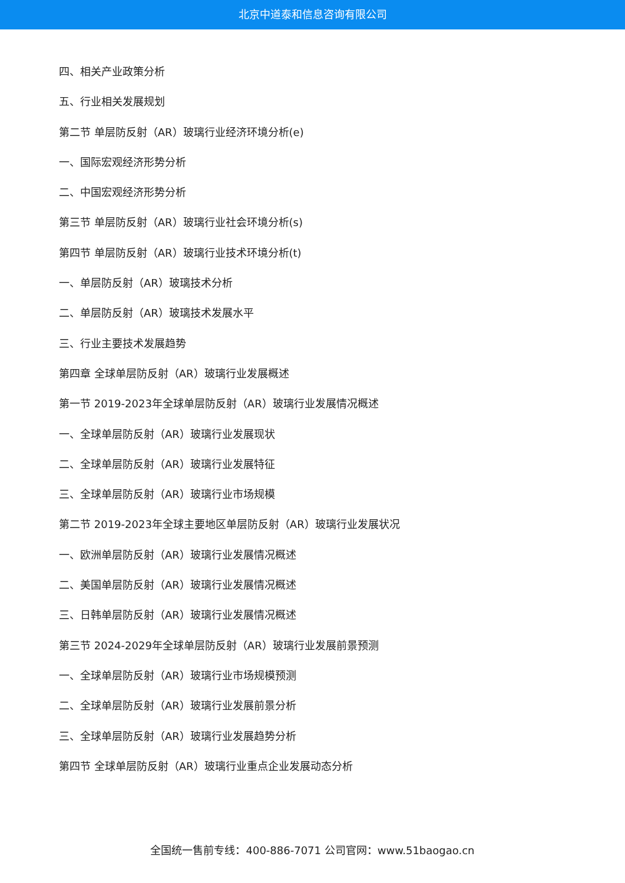北京中道泰和信息咨询有限公司
四、相关产业政策分析
五、行业相关发展规划
第二节 单层防反射（AR）玻璃行业经济环境分析(e)
一、国际宏观经济形势分析
二、中国宏观经济形势分析
第三节 单层防反射（AR）玻璃行业社会环境分析(s)
第四节 单层防反射（AR）玻璃行业技术环境分析(t)
一、单层防反射（AR）玻璃技术分析
二、单层防反射（AR）玻璃技术发展水平
三、行业主要技术发展趋势
第四章 全球单层防反射（AR）玻璃行业发展概述
第一节 2019-2023年全球单层防反射（AR）玻璃行业发展情况概述
一、全球单层防反射（AR）玻璃行业发展现状
二、全球单层防反射（AR）玻璃行业发展特征
三、全球单层防反射（AR）玻璃行业市场规模
第二节 2019-2023年全球主要地区单层防反射（AR）玻璃行业发展状况
一、欧洲单层防反射（AR）玻璃行业发展情况概述
二、美国单层防反射（AR）玻璃行业发展情况概述
三、日韩单层防反射（AR）玻璃行业发展情况概述
第三节 2024-2029年全球单层防反射（AR）玻璃行业发展前景预测
一、全球单层防反射（AR）玻璃行业市场规模预测
二、全球单层防反射（AR）玻璃行业发展前景分析
三、全球单层防反射（AR）玻璃行业发展趋势分析
第四节 全球单层防反射（AR）玻璃行业重点企业发展动态分析
全国统一售前专线：400-886-7071 公司官网：www.51baogao.cn